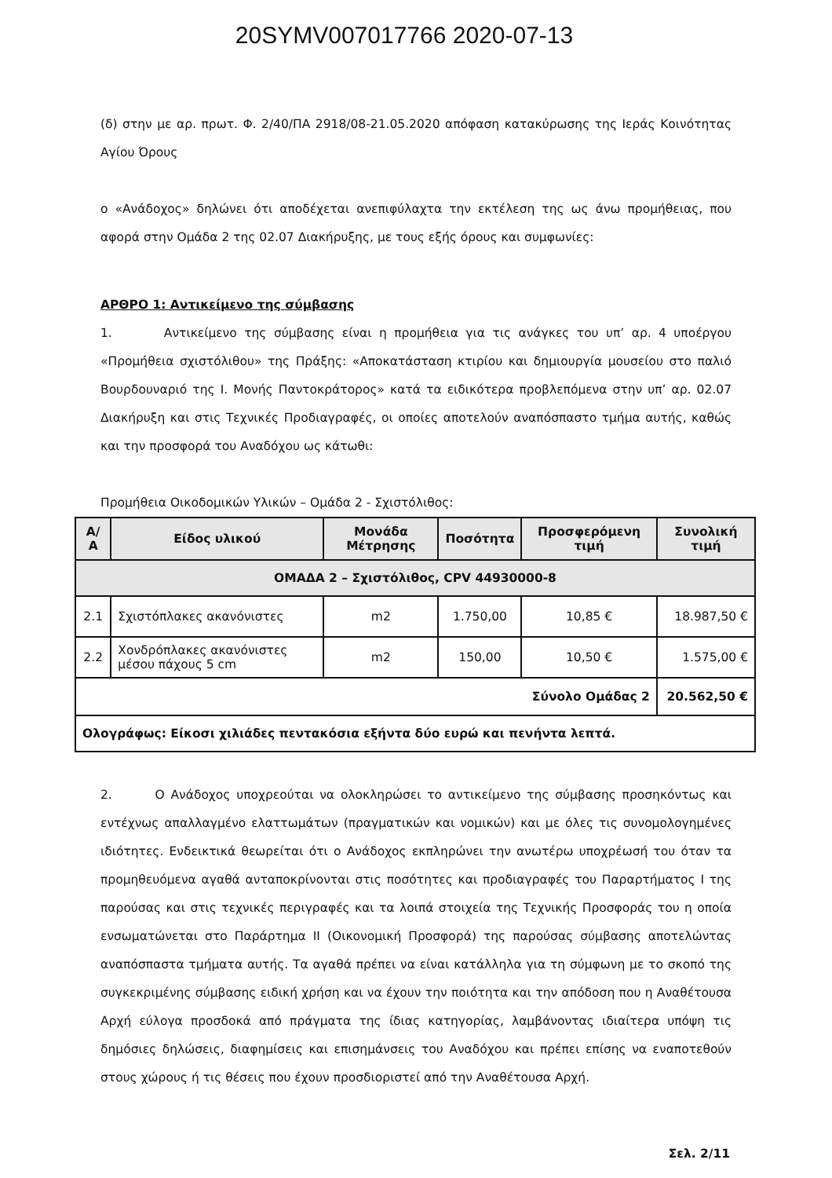20SYMV007017766 2020-07-13
(δ) στην με αρ. πρωτ. Φ. 2/40/ΠΑ 2918/08-21.05.2020 απόφαση κατακύρωσης της Ιεράς Κοινότητας Αγίου Όρους
ο «Ανάδοχος» δηλώνει ότι αποδέχεται ανεπιφύλαχτα την εκτέλεση της ως άνω προμήθειας, που αφορά στην Ομάδα 2 της 02.07 Διακήρυξης, με τους εξής όρους και συμφωνίες:
ΑΡΘΡΟ 1: Αντικείμενο της σύμβασης
1. Αντικείμενο της σύμβασης είναι η προμήθεια για τις ανάγκες του υπ’ αρ. 4 υποέργου «Προμήθεια σχιστόλιθου» της Πράξης: «Αποκατάσταση κτιρίου και δημιουργία μουσείου στο παλιό Βουρδουναριό της Ι. Μονής Παντοκράτορος» κατά τα ειδικότερα προβλεπόμενα στην υπ’ αρ. 02.07 Διακήρυξη και στις Τεχνικές Προδιαγραφές, οι οποίες αποτελούν αναπόσπαστο τμήμα αυτής, καθώς και την προσφορά του Αναδόχου ως κάτωθι:
Προμήθεια Οικοδομικών Υλικών – Ομάδα 2 - Σχιστόλιθος:
| Α/Α | Είδος υλικού | Μονάδα Μέτρησης | Ποσότητα | Προσφερόμενη τιμή | Συνολική τιμή |
| --- | --- | --- | --- | --- | --- |
| ΟΜΑΔΑ 2 – Σχιστόλιθος, CPV 44930000-8 | | | | | |
| 2.1 | Σχιστόπλακες ακανόνιστες | m2 | 1.750,00 | 10,85 € | 18.987,50 € |
| 2.2 | Χονδρόπλακες ακανόνιστες μέσου πάχους 5 cm | m2 | 150,00 | 10,50 € | 1.575,00 € |
| Σύνολο Ομάδας 2 | | | | | 20.562,50 € |
| Ολογράφως: Είκοσι χιλιάδες πεντακόσια εξήντα δύο ευρώ και πενήντα λεπτά. | | | | | |
2. Ο Ανάδοχος υποχρεούται να ολοκληρώσει το αντικείμενο της σύμβασης προσηκόντως και εντέχνως απαλλαγμένο ελαττωμάτων (πραγματικών και νομικών) και με όλες τις συνομολογημένες ιδιότητες. Ενδεικτικά θεωρείται ότι ο Ανάδοχος εκπληρώνει την ανωτέρω υποχρέωσή του όταν τα προμηθευόμενα αγαθά ανταποκρίνονται στις ποσότητες και προδιαγραφές του Παραρτήματος Ι της παρούσας και στις τεχνικές περιγραφές και τα λοιπά στοιχεία της Τεχνικής Προσφοράς του η οποία ενσωματώνεται στο Παράρτημα ΙΙ (Οικονομική Προσφορά) της παρούσας σύμβασης αποτελώντας αναπόσπαστα τμήματα αυτής. Τα αγαθά πρέπει να είναι κατάλληλα για τη σύμφωνη με το σκοπό της συγκεκριμένης σύμβασης ειδική χρήση και να έχουν την ποιότητα και την απόδοση που η Αναθέτουσα Αρχή εύλογα προσδοκά από πράγματα της ίδιας κατηγορίας, λαμβάνοντας ιδιαίτερα υπόψη τις δημόσιες δηλώσεις, διαφημίσεις και επισημάνσεις του Αναδόχου και πρέπει επίσης να εναποτεθούν στους χώρους ή τις θέσεις που έχουν προσδιοριστεί από την Αναθέτουσα Αρχή.
Σελ. 2/11